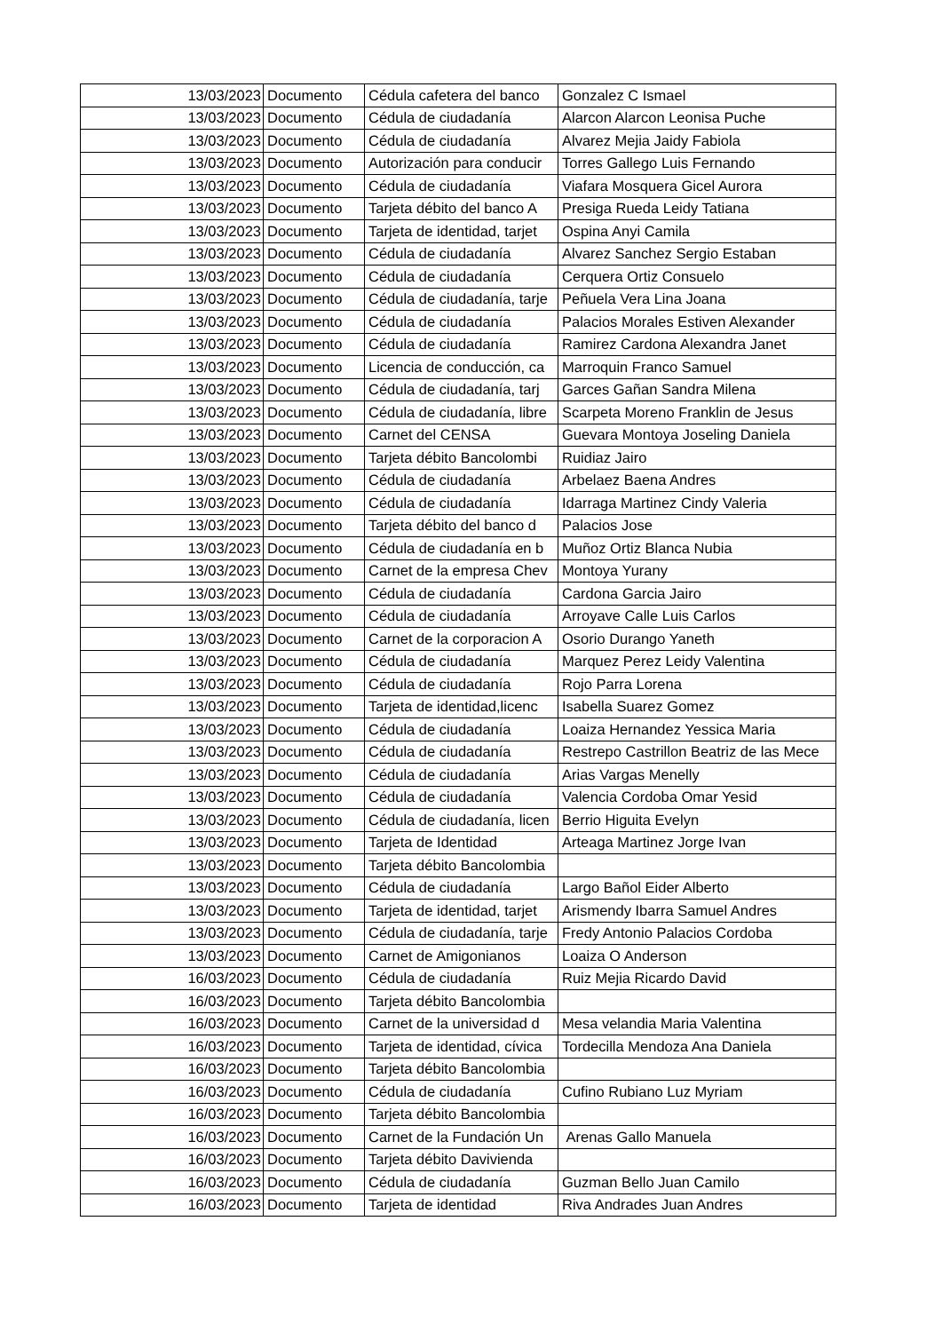| 13/03/2023 | Documento | Cédula cafetera del banco | Gonzalez C Ismael |
| 13/03/2023 | Documento | Cédula de ciudadanía | Alarcon Alarcon Leonisa Puche |
| 13/03/2023 | Documento | Cédula de ciudadanía | Alvarez Mejia Jaidy Fabiola |
| 13/03/2023 | Documento | Autorización para conducir | Torres Gallego Luis Fernando |
| 13/03/2023 | Documento | Cédula de ciudadanía | Viafara Mosquera Gicel Aurora |
| 13/03/2023 | Documento | Tarjeta débito del banco A | Presiga Rueda Leidy Tatiana |
| 13/03/2023 | Documento | Tarjeta de identidad, tarjet | Ospina Anyi Camila |
| 13/03/2023 | Documento | Cédula de ciudadanía | Alvarez Sanchez Sergio Estaban |
| 13/03/2023 | Documento | Cédula de ciudadanía | Cerquera Ortiz Consuelo |
| 13/03/2023 | Documento | Cédula de ciudadanía, tarje | Peñuela Vera Lina Joana |
| 13/03/2023 | Documento | Cédula de ciudadanía | Palacios Morales Estiven Alexander |
| 13/03/2023 | Documento | Cédula de ciudadanía | Ramirez Cardona Alexandra Janet |
| 13/03/2023 | Documento | Licencia de conducción, ca | Marroquin Franco Samuel |
| 13/03/2023 | Documento | Cédula de ciudadanía, tarj | Garces Gañan Sandra Milena |
| 13/03/2023 | Documento | Cédula de ciudadanía, libre | Scarpeta Moreno Franklin de Jesus |
| 13/03/2023 | Documento | Carnet del CENSA | Guevara Montoya Joseling Daniela |
| 13/03/2023 | Documento | Tarjeta débito Bancolombi | Ruidiaz Jairo |
| 13/03/2023 | Documento | Cédula de ciudadanía | Arbelaez Baena Andres |
| 13/03/2023 | Documento | Cédula de ciudadanía | Idarraga Martinez Cindy Valeria |
| 13/03/2023 | Documento | Tarjeta débito del banco d | Palacios Jose |
| 13/03/2023 | Documento | Cédula de ciudadanía en b | Muñoz Ortiz Blanca Nubia |
| 13/03/2023 | Documento | Carnet de la empresa Chev | Montoya Yurany |
| 13/03/2023 | Documento | Cédula de ciudadanía | Cardona Garcia Jairo |
| 13/03/2023 | Documento | Cédula de ciudadanía | Arroyave Calle Luis Carlos |
| 13/03/2023 | Documento | Carnet de la corporacion A | Osorio Durango Yaneth |
| 13/03/2023 | Documento | Cédula de ciudadanía | Marquez Perez Leidy Valentina |
| 13/03/2023 | Documento | Cédula de ciudadanía | Rojo Parra Lorena |
| 13/03/2023 | Documento | Tarjeta de identidad,licenc | Isabella Suarez Gomez |
| 13/03/2023 | Documento | Cédula de ciudadanía | Loaiza Hernandez Yessica Maria |
| 13/03/2023 | Documento | Cédula de ciudadanía | Restrepo Castrillon Beatriz de las Mece |
| 13/03/2023 | Documento | Cédula de ciudadanía | Arias Vargas Menelly |
| 13/03/2023 | Documento | Cédula de ciudadanía | Valencia Cordoba Omar Yesid |
| 13/03/2023 | Documento | Cédula de ciudadanía, licen | Berrio Higuita Evelyn |
| 13/03/2023 | Documento | Tarjeta de Identidad | Arteaga Martinez Jorge Ivan |
| 13/03/2023 | Documento | Tarjeta débito Bancolombia | |
| 13/03/2023 | Documento | Cédula de ciudadanía | Largo Bañol Eider Alberto |
| 13/03/2023 | Documento | Tarjeta de identidad, tarjet | Arismendy Ibarra Samuel Andres |
| 13/03/2023 | Documento | Cédula de ciudadanía, tarje | Fredy Antonio Palacios Cordoba |
| 13/03/2023 | Documento | Carnet de Amigonianos | Loaiza O Anderson |
| 16/03/2023 | Documento | Cédula de ciudadanía | Ruiz Mejia Ricardo David |
| 16/03/2023 | Documento | Tarjeta débito Bancolombia | |
| 16/03/2023 | Documento | Carnet de la universidad d | Mesa velandia Maria Valentina |
| 16/03/2023 | Documento | Tarjeta de identidad, cívica | Tordecilla Mendoza Ana Daniela |
| 16/03/2023 | Documento | Tarjeta débito Bancolombia | |
| 16/03/2023 | Documento | Cédula de ciudadanía | Cufino Rubiano Luz Myriam |
| 16/03/2023 | Documento | Tarjeta débito Bancolombia | |
| 16/03/2023 | Documento | Carnet de la Fundación Un | Arenas Gallo Manuela |
| 16/03/2023 | Documento | Tarjeta débito Davivienda | |
| 16/03/2023 | Documento | Cédula de ciudadanía | Guzman Bello Juan Camilo |
| 16/03/2023 | Documento | Tarjeta de identidad | Riva Andrades Juan Andres |